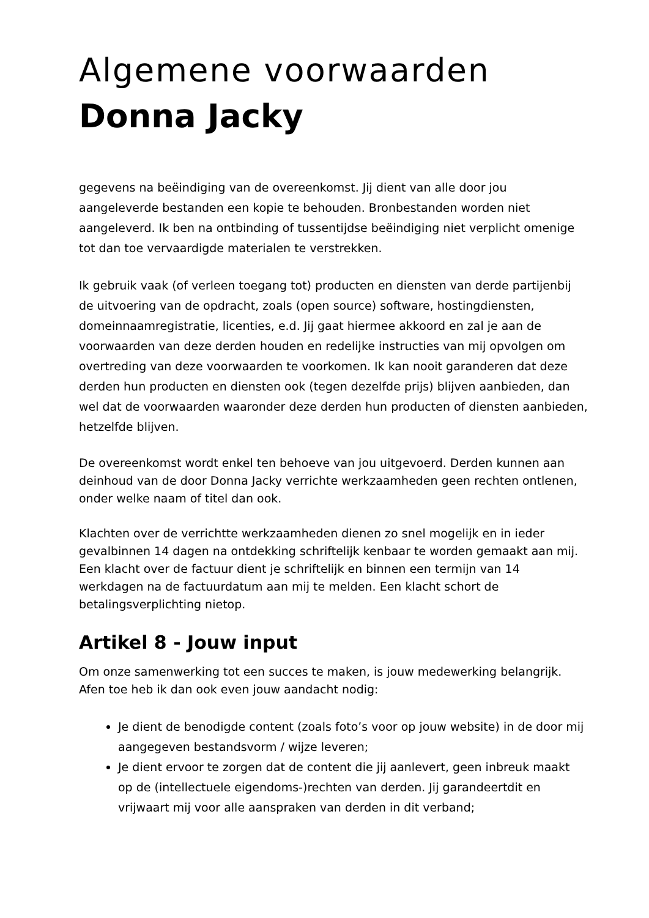Algemene voorwaarden
Donna Jacky
gegevens na beëindiging van de overeenkomst. Jij dient van alle door jou aangeleverde bestanden een kopie te behouden. Bronbestanden worden niet aangeleverd. Ik ben na ontbinding of tussentijdse beëindiging niet verplicht omenige tot dan toe vervaardigde materialen te verstrekken.
Ik gebruik vaak (of verleen toegang tot) producten en diensten van derde partijenbij de uitvoering van de opdracht, zoals (open source) software, hostingdiensten, domeinnaamregistratie, licenties, e.d. Jij gaat hiermee akkoord en zal je aan de voorwaarden van deze derden houden en redelijke instructies van mij opvolgen om overtreding van deze voorwaarden te voorkomen. Ik kan nooit garanderen dat deze derden hun producten en diensten ook (tegen dezelfde prijs) blijven aanbieden, dan wel dat de voorwaarden waaronder deze derden hun producten of diensten aanbieden, hetzelfde blijven.
De overeenkomst wordt enkel ten behoeve van jou uitgevoerd. Derden kunnen aan deinhoud van de door Donna Jacky verrichte werkzaamheden geen rechten ontlenen, onder welke naam of titel dan ook.
Klachten over de verrichtte werkzaamheden dienen zo snel mogelijk en in ieder gevalbinnen 14 dagen na ontdekking schriftelijk kenbaar te worden gemaakt aan mij. Een klacht over de factuur dient je schriftelijk en binnen een termijn van 14 werkdagen na de factuurdatum aan mij te melden. Een klacht schort de betalingsverplichting nietop.
Artikel 8 - Jouw input
Om onze samenwerking tot een succes te maken, is jouw medewerking belangrijk. Afen toe heb ik dan ook even jouw aandacht nodig:
Je dient de benodigde content (zoals foto’s voor op jouw website) in de door mij aangegeven bestandsvorm / wijze leveren;
Je dient ervoor te zorgen dat de content die jij aanlevert, geen inbreuk maakt op de (intellectuele eigendoms-)rechten van derden. Jij garandeertdit en vrijwaart mij voor alle aanspraken van derden in dit verband;